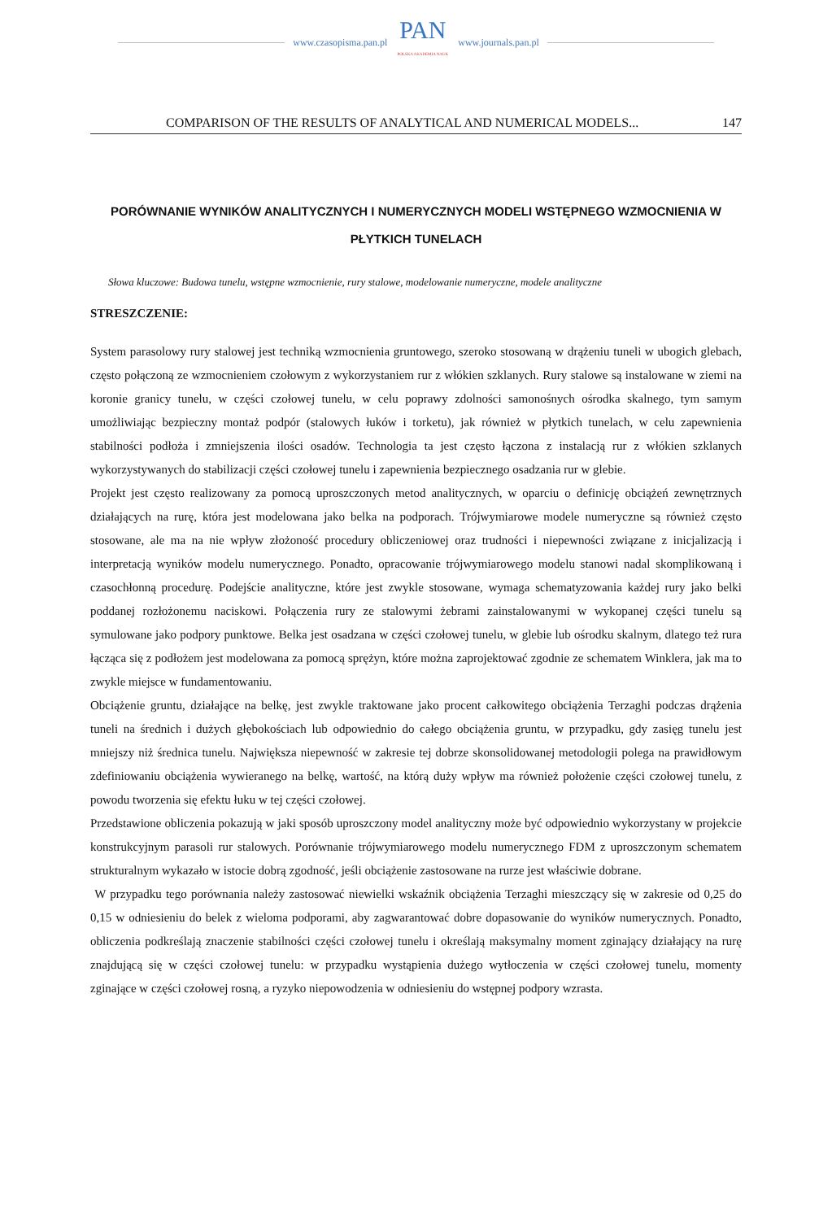www.czasopisma.pan.pl
PAN
POLSKA AKADEMIA NAUK
www.journals.pan.pl
COMPARISON OF THE RESULTS OF ANALYTICAL AND NUMERICAL MODELS... 147
PORÓWNANIE WYNIKÓW ANALITYCZNYCH I NUMERYCZNYCH MODELI WSTĘPNEGO WZMOCNIENIA W PŁYTKICH TUNELACH
Słowa kluczowe: Budowa tunelu, wstępne wzmocnienie, rury stalowe, modelowanie numeryczne, modele analityczne
STRESZCZENIE:
System parasolowy rury stalowej jest techniką wzmocnienia gruntowego, szeroko stosowaną w drążeniu tuneli w ubogich glebach, często połączoną ze wzmocnieniem czołowym z wykorzystaniem rur z włókien szklanych. Rury stalowe są instalowane w ziemi na koronie granicy tunelu, w części czołowej tunelu, w celu poprawy zdolności samonośnych ośrodka skalnego, tym samym umożliwiając bezpieczny montaż podpór (stalowych łuków i torketu), jak również w płytkich tunelach, w celu zapewnienia stabilności podłoża i zmniejszenia ilości osadów. Technologia ta jest często łączona z instalacją rur z włókien szklanych wykorzystywanych do stabilizacji części czołowej tunelu i zapewnienia bezpiecznego osadzania rur w glebie.
Projekt jest często realizowany za pomocą uproszczonych metod analitycznych, w oparciu o definicję obciążeń zewnętrznych działających na rurę, która jest modelowana jako belka na podporach. Trójwymiarowe modele numeryczne są również często stosowane, ale ma na nie wpływ złożoność procedury obliczeniowej oraz trudności i niepewności związane z inicjalizacją i interpretacją wyników modelu numerycznego. Ponadto, opracowanie trójwymiarowego modelu stanowi nadal skomplikowaną i czasochłonną procedurę. Podejście analityczne, które jest zwykle stosowane, wymaga schematyzowania każdej rury jako belki poddanej rozłożonemu naciskowi. Połączenia rury ze stalowymi żebrami zainstalowanymi w wykopanej części tunelu są symulowane jako podpory punktowe. Belka jest osadzana w części czołowej tunelu, w glebie lub ośrodku skalnym, dlatego też rura łącząca się z podłożem jest modelowana za pomocą sprężyn, które można zaprojektować zgodnie ze schematem Winklera, jak ma to zwykle miejsce w fundamentowaniu.
Obciążenie gruntu, działające na belkę, jest zwykle traktowane jako procent całkowitego obciążenia Terzaghi podczas drążenia tuneli na średnich i dużych głębokościach lub odpowiednio do całego obciążenia gruntu, w przypadku, gdy zasięg tunelu jest mniejszy niż średnica tunelu. Największa niepewność w zakresie tej dobrze skonsolidowanej metodologii polega na prawidłowym zdefiniowaniu obciążenia wywieranego na belkę, wartość, na którą duży wpływ ma również położenie części czołowej tunelu, z powodu tworzenia się efektu łuku w tej części czołowej.
Przedstawione obliczenia pokazują w jaki sposób uproszczony model analityczny może być odpowiednio wykorzystany w projekcie konstrukcyjnym parasoli rur stalowych. Porównanie trójwymiarowego modelu numerycznego FDM z uproszczonym schematem strukturalnym wykazało w istocie dobrą zgodność, jeśli obciążenie zastosowane na rurze jest właściwie dobrane.
W przypadku tego porównania należy zastosować niewielki wskaźnik obciążenia Terzaghi mieszczący się w zakresie od 0,25 do 0,15 w odniesieniu do belek z wieloma podporami, aby zagwarantować dobre dopasowanie do wyników numerycznych. Ponadto, obliczenia podkreślają znaczenie stabilności części czołowej tunelu i określają maksymalny moment zginający działający na rurę znajdującą się w części czołowej tunelu: w przypadku wystąpienia dużego wytłoczenia w części czołowej tunelu, momenty zginające w części czołowej rosną, a ryzyko niepowodzenia w odniesieniu do wstępnej podpory wzrasta.